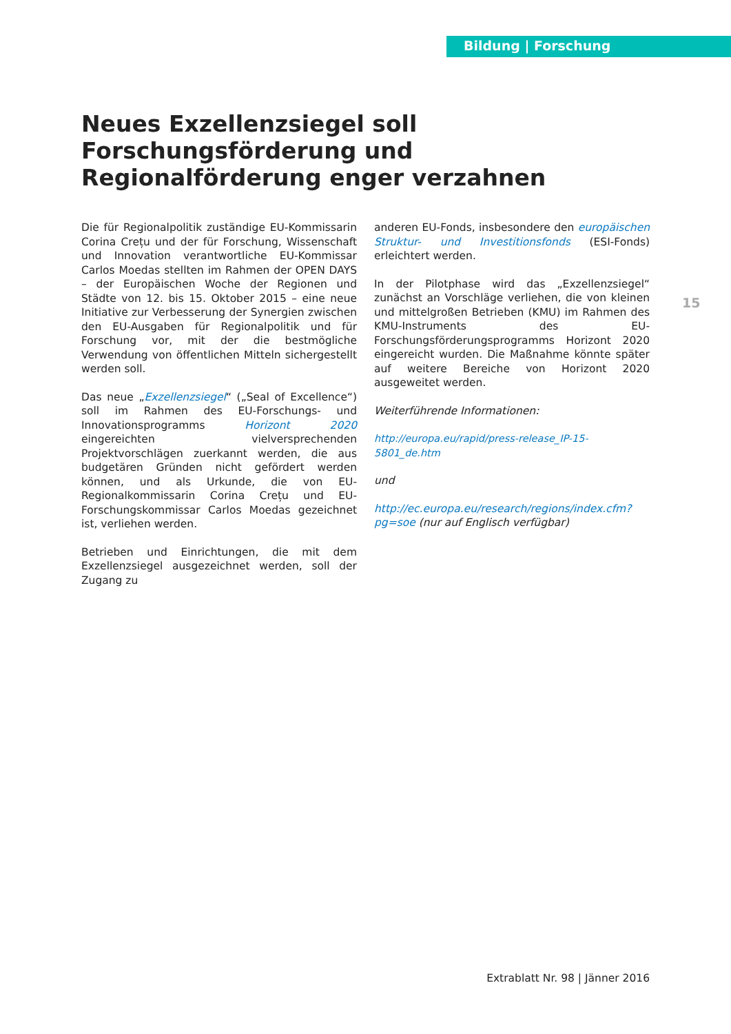Bildung | Forschung
Neues Exzellenzsiegel soll Forschungs­förderung und Regionalförderung enger verzahnen
15
Die für Regionalpolitik zuständige EU-Kommissarin Corina Crețu und der für Forschung, Wissenschaft und Innovation verantwortliche EU-Kommissar Carlos Moedas stellten im Rahmen der OPEN DAYS – der Europäischen Woche der Regionen und Städte von 12. bis 15. Oktober 2015 – eine neue Initiative zur Verbesserung der Synergien zwischen den EU-Ausgaben für Regionalpolitik und für Forschung vor, mit der die bestmögliche Verwendung von öffentlichen Mitteln sichergestellt werden soll.
Das neue „Exzellenzsiegel“ („Seal of Excellence“) soll im Rahmen des EU-Forschungs- und Innovations­programms Horizont 2020 eingereichten vielversprechenden Projektvorschlägen zuerkannt werden, die aus budgetären Gründen nicht gefördert werden können, und als Urkunde, die von EU-Regionalkommissarin Corina Crețu und EU-Forschungskommissar Carlos Moedas gezeichnet ist, verliehen werden.
Betrieben und Einrichtungen, die mit dem Exzellenzsiegel ausgezeichnet werden, soll der Zugang zu
anderen EU-Fonds, insbesondere den europäischen Struktur- und Investitionsfonds (ESI-Fonds) erleichtert werden.
In der Pilotphase wird das „Exzellenzsiegel“ zunächst an Vorschläge verliehen, die von kleinen und mittelgroßen Betrieben (KMU) im Rahmen des KMU-Instruments des EU-Forschungsförderungsprogramms Horizont 2020 eingereicht wurden. Die Maßnahme könnte später auf weitere Bereiche von Horizont 2020 ausgeweitet werden.
Weiterführende Informationen:
http://europa.eu/rapid/press-release_IP-15-5801_de.htm
und
http://ec.europa.eu/research/regions/index.cfm?pg=soe (nur auf Englisch verfügbar)
Extrablatt Nr. 98 | Jänner 2016